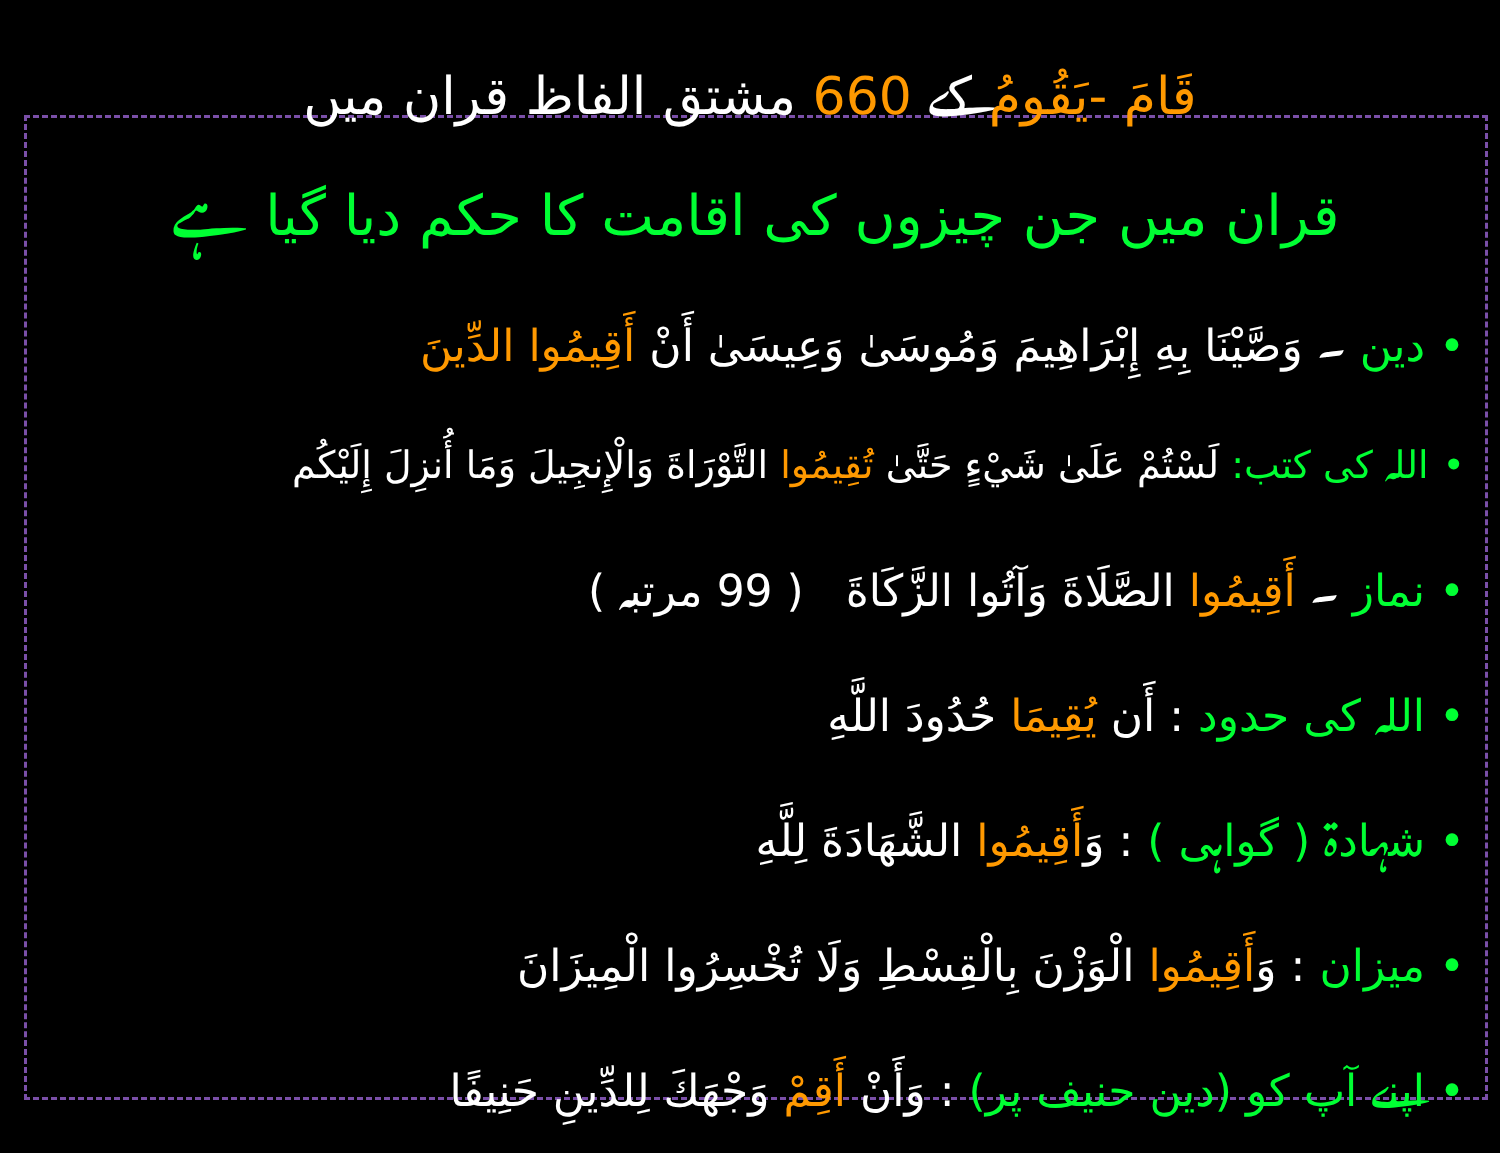قَامَ -يَقُومُ کے 660 مشتق الفاظ قران میں
قران میں جن چیزوں کی اقامت کا حکم دیا گیا ہے
•دین ۔ وَصَّيْنَا بِهِ إِبْرَاهِيمَ وَمُوسَىٰ وَعِيسَىٰ أَنْ أَقِيمُوا الدِّينَ
•اللہ کی کتب: لَسْتُمْ عَلَىٰ شَيْءٍ حَتَّىٰ تُقِيمُوا التَّوْرَاةَ وَالْإِنجِيلَ وَمَا أُنزِلَ إِلَيْكُم
•نماز ۔ أَقِيمُوا الصَّلَاةَ وَآتُوا الزَّكَاةَ ( 99 مرتبہ )
•اللہ کی حدود : أَن يُقِيمَا حُدُودَ اللَّهِ
•شہادۃ ( گواہی ) : وَأَقِيمُوا الشَّهَادَةَ لِلَّهِ
•میزان : وَأَقِيمُوا الْوَزْنَ بِالْقِسْطِ وَلَا تُخْسِرُوا الْمِيزَانَ
•اپنے آپ کو (دین حنیف پر) : وَأَنْ أَقِمْ وَجْهَكَ لِلدِّينِ حَنِيفًا